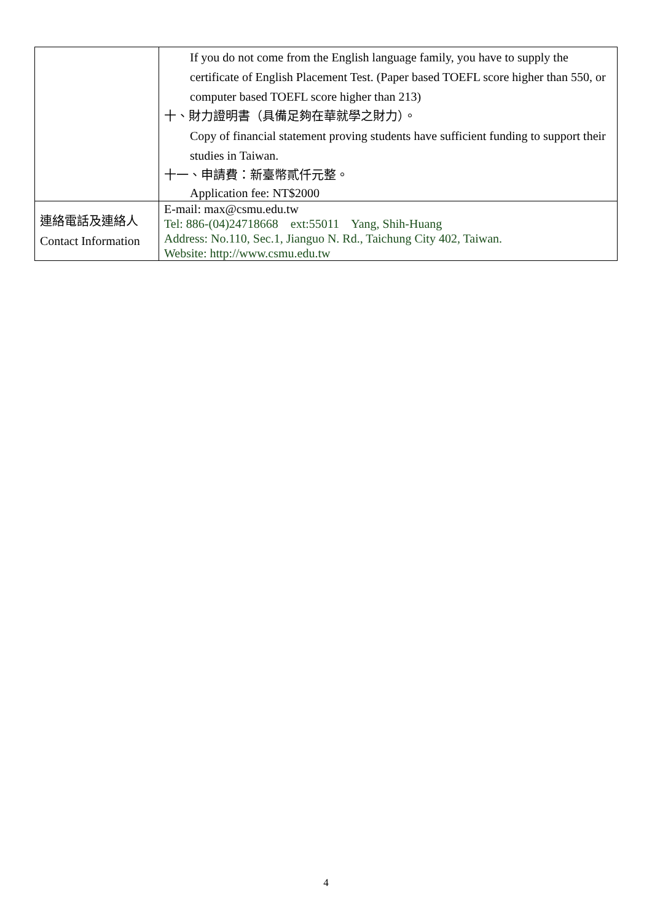| | If you do not come from the English language family, you have to supply the certificate of English Placement Test. (Paper based TOEFL score higher than 550, or computer based TOEFL score higher than 213) 十、財力證明書（具備足夠在華就學之財力）。 Copy of financial statement proving students have sufficient funding to support their studies in Taiwan. 十一、申請費：新臺幣貳仟元整。 Application fee: NT$2000 |
| 連絡電話及連絡人 Contact Information | E-mail: max@csmu.edu.tw Tel: 886-(04)24718668 ext:55011 Yang, Shih-Huang Address: No.110, Sec.1, Jianguo N. Rd., Taichung City 402, Taiwan. Website: http://www.csmu.edu.tw |
4